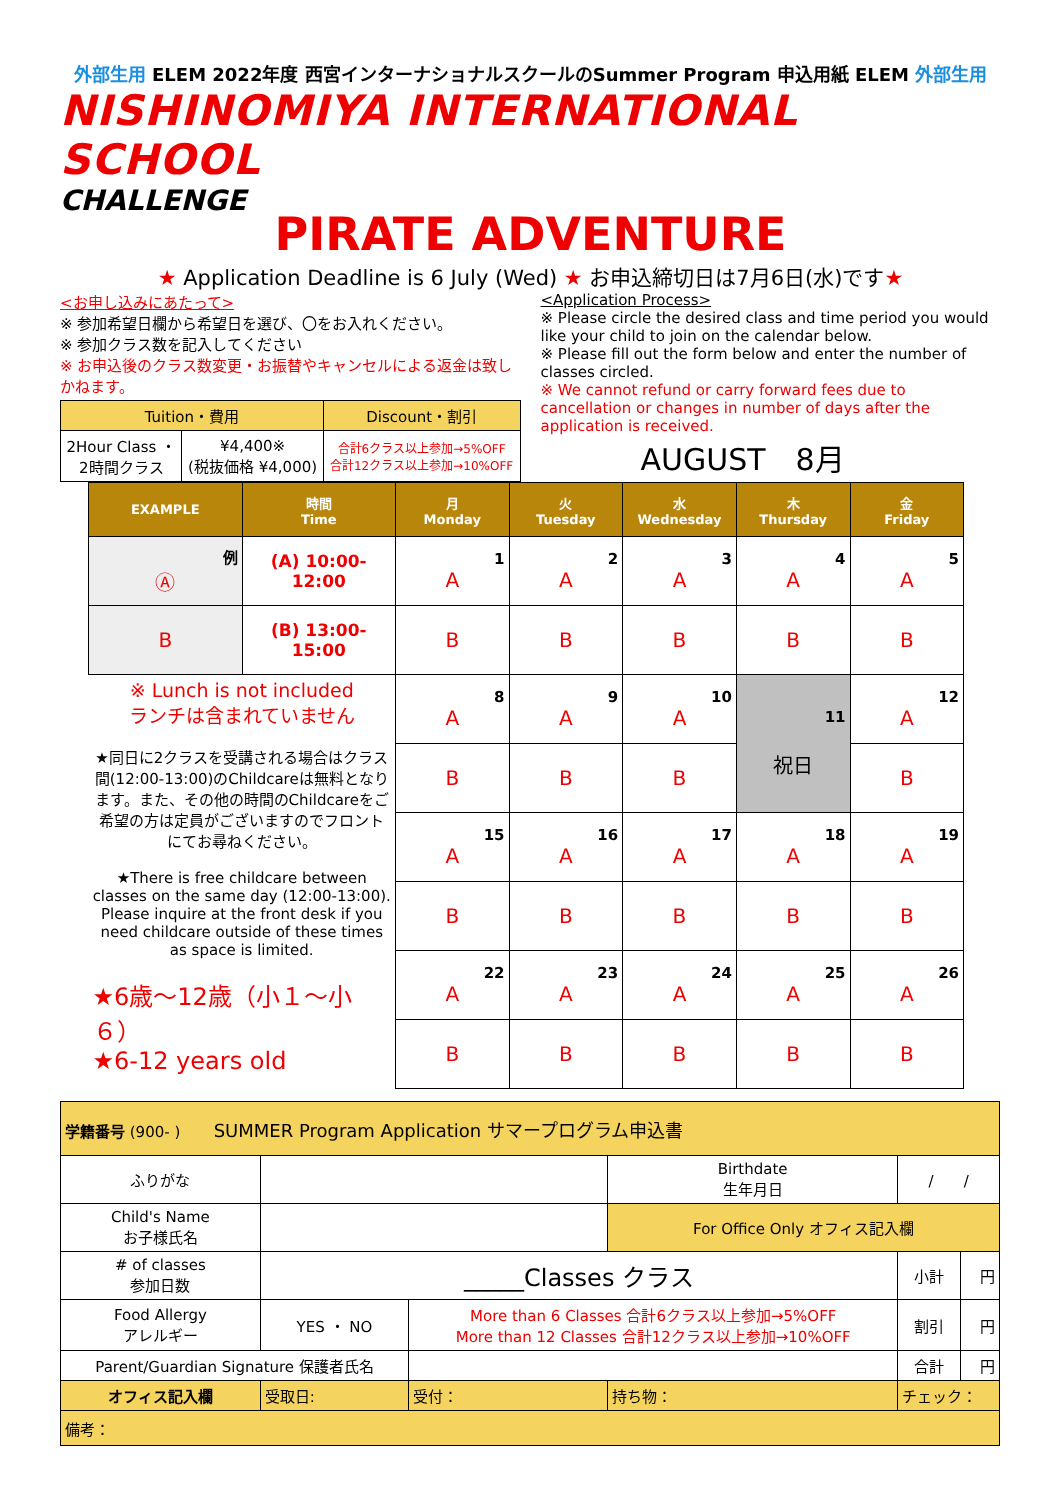外部生用 ELEM 2022年度 西宮インターナショナルスクールのSummer Program 申込用紙 ELEM 外部生用
NISHINOMIYA INTERNATIONAL SCHOOL
CHALLENGE
PIRATE ADVENTURE
★ Application Deadline is 6 July (Wed) ★ お申込締切日は7月6日(水)です★
<お申し込みにあたって>
※ 参加希望日欄から希望日を選び、〇をお入れください。
※ 参加クラス数を記入してください
※ お申込後のクラス数変更・お振替やキャンセルによる返金は致しかねます。
| Tuition・費用 | | Discount・割引 |
| 2Hour Class ・ 2時間クラス | ¥4,400※ (税抜価格 ¥4,000) | 合計6クラス以上参加→5%OFF 合計12クラス以上参加→10%OFF |
<Application Process>
※ Please circle the desired class and time period you would like your child to join on the calendar below.
※ Please fill out the form below and enter the number of classes circled.
※ We cannot refund or carry forward fees due to cancellation or changes in number of days after the application is received.
AUGUST　8月
| EXAMPLE | 時間 Time | 月 Monday | 火 Tuesday | 水 Wednesday | 木 Thursday | 金 Friday |
| --- | --- | --- | --- | --- | --- | --- |
| 例 Ⓐ | (A) 10:00-12:00 | 1 A | 2 A | 3 A | 4 A | 5 A |
| B | (B) 13:00-15:00 | B | B | B | B | B |
| ※ Lunch is not included ランチは含まれていません ★同日に2クラスを受講される場合はクラス間(12:00-13:00)のChildcareは無料となります。また、その他の時間のChildcareをご希望の方は定員がございますのでフロントにてお尋ねください。 ★There is free childcare between classes on the same day (12:00-13:00). Please inquire at the front desk if you need childcare outside of these times as space is limited. ★6歳～12歳（小１～小６） ★6-12 years old | | 8 A | 9 A | 10 A | 11 祝日 | 12 A |
| | | B | B | B | | B |
| | | 15 A | 16 A | 17 A | 18 A | 19 A |
| | | B | B | B | B | B |
| | | 22 A | 23 A | 24 A | 25 A | 26 A |
| | | B | B | B | B | B |
| 学籍番号 (900- ) SUMMER Program Application サマープログラム申込書 | | | | | |
| ふりがな | | | Birthdate 生年月日 | / / | |
| Child's Name お子様氏名 | | | For Office Only オフィス記入欄 | | |
| # of classes 参加日数 | _____Classes クラス | | | 小計 | 円 |
| Food Allergy アレルギー | YES ・ NO | More than 6 Classes 合計6クラス以上参加→5%OFF More than 12 Classes 合計12クラス以上参加→10%OFF | | 割引 | 円 |
| Parent/Guardian Signature 保護者氏名 | | | | 合計 | 円 |
| オフィス記入欄 | 受取日: | 受付： | 持ち物： | チェック： | |
| 備考： | | | | | |